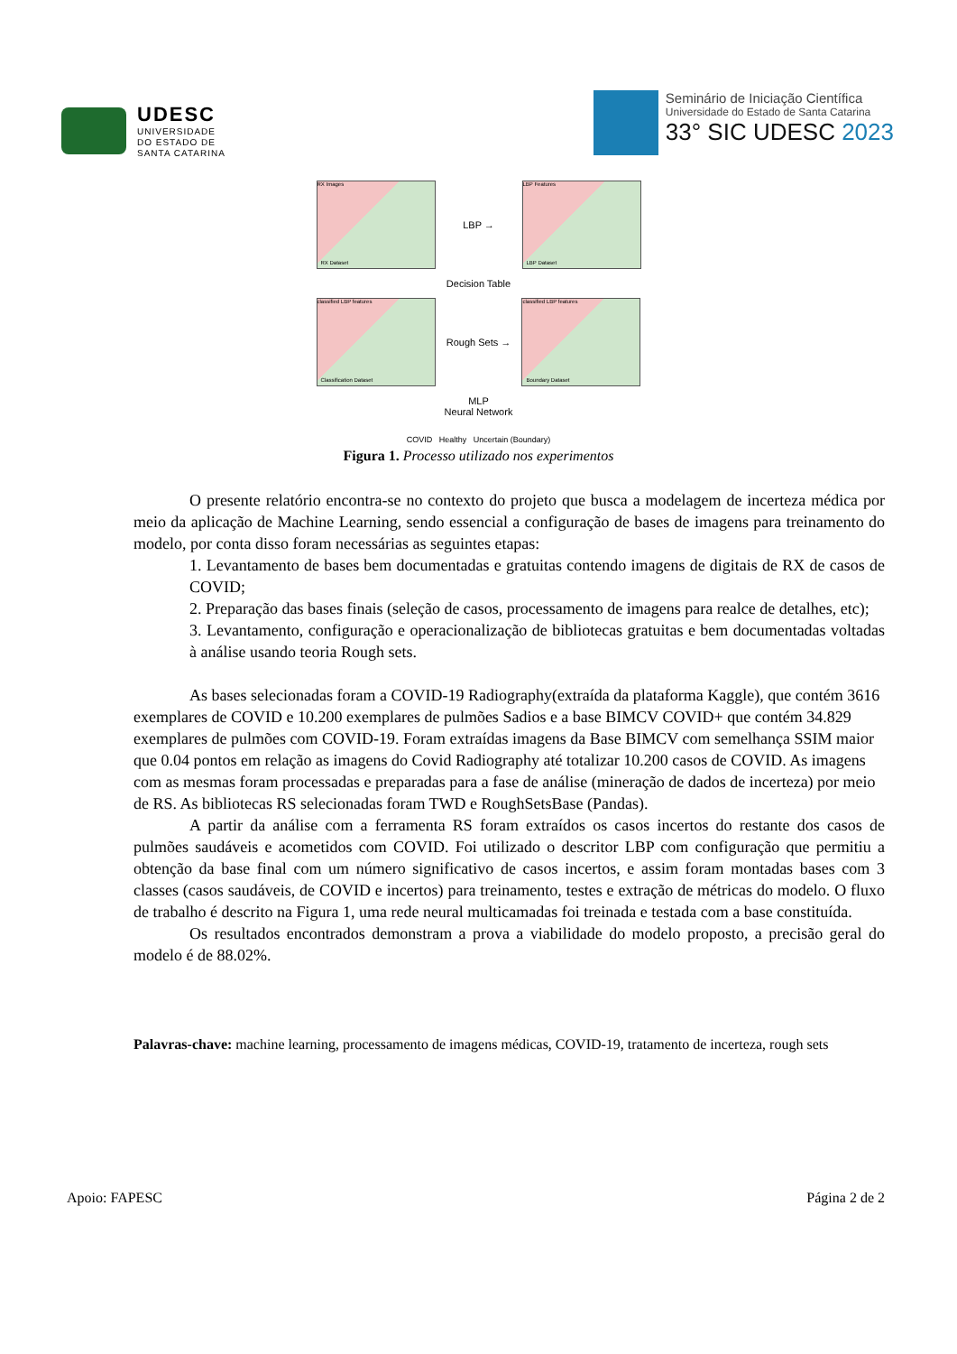UDESC
UNIVERSIDADE
DO ESTADO DE
SANTA CATARINA
Seminário de Iniciação Científica
Universidade do Estado de Santa Catarina
33° SIC UDESC 2023
RX Dataset
RX Images
LBP →
LBP Dataset
LBP Features
Decision Table
Classification Dataset
classified LBP features
Rough Sets →
Boundary Dataset
classified LBP features
MLP
Neural Network
COVID Healthy Uncertain (Boundary)
Figura 1. Processo utilizado nos experimentos
O presente relatório encontra-se no contexto do projeto que busca a modelagem de incerteza médica por meio da aplicação de Machine Learning, sendo essencial a configuração de bases de imagens para treinamento do modelo, por conta disso foram necessárias as seguintes etapas:
1. Levantamento de bases bem documentadas e gratuitas contendo imagens de digitais de RX de casos de COVID;
2. Preparação das bases finais (seleção de casos, processamento de imagens para realce de detalhes, etc);
3. Levantamento, configuração e operacionalização de bibliotecas gratuitas e bem documentadas voltadas à análise usando teoria Rough sets.
As bases selecionadas foram a COVID-19 Radiography(extraída da plataforma Kaggle), que contém 3616 exemplares de COVID e 10.200 exemplares de pulmões Sadios e a base BIMCV COVID+ que contém 34.829 exemplares de pulmões com COVID-19. Foram extraídas imagens da Base BIMCV com semelhança SSIM maior que 0.04 pontos em relação as imagens do Covid Radiography até totalizar 10.200 casos de COVID. As imagens com as mesmas foram processadas e preparadas para a fase de análise (mineração de dados de incerteza) por meio de RS. As bibliotecas RS selecionadas foram TWD e RoughSetsBase (Pandas).
A partir da análise com a ferramenta RS foram extraídos os casos incertos do restante dos casos de pulmões saudáveis e acometidos com COVID. Foi utilizado o descritor LBP com configuração que permitiu a obtenção da base final com um número significativo de casos incertos, e assim foram montadas bases com 3 classes (casos saudáveis, de COVID e incertos) para treinamento, testes e extração de métricas do modelo. O fluxo de trabalho é descrito na Figura 1, uma rede neural multicamadas foi treinada e testada com a base constituída.
Os resultados encontrados demonstram a prova a viabilidade do modelo proposto, a precisão geral do modelo é de 88.02%.
Palavras-chave: machine learning, processamento de imagens médicas, COVID-19, tratamento de incerteza, rough sets
Apoio: FAPESC Página 2 de 2